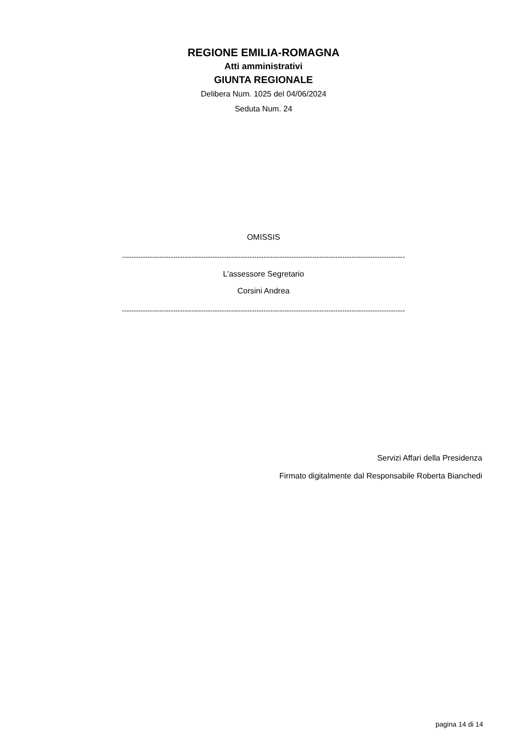REGIONE EMILIA-ROMAGNA
Atti amministrativi
GIUNTA REGIONALE
Delibera Num. 1025 del 04/06/2024
Seduta Num. 24
OMISSIS
--------------------------------------------------------------------------------------------------------------------------
L'assessore Segretario
Corsini Andrea
--------------------------------------------------------------------------------------------------------------------------
Servizi Affari della Presidenza
Firmato digitalmente dal Responsabile Roberta Bianchedi
pagina 14 di 14